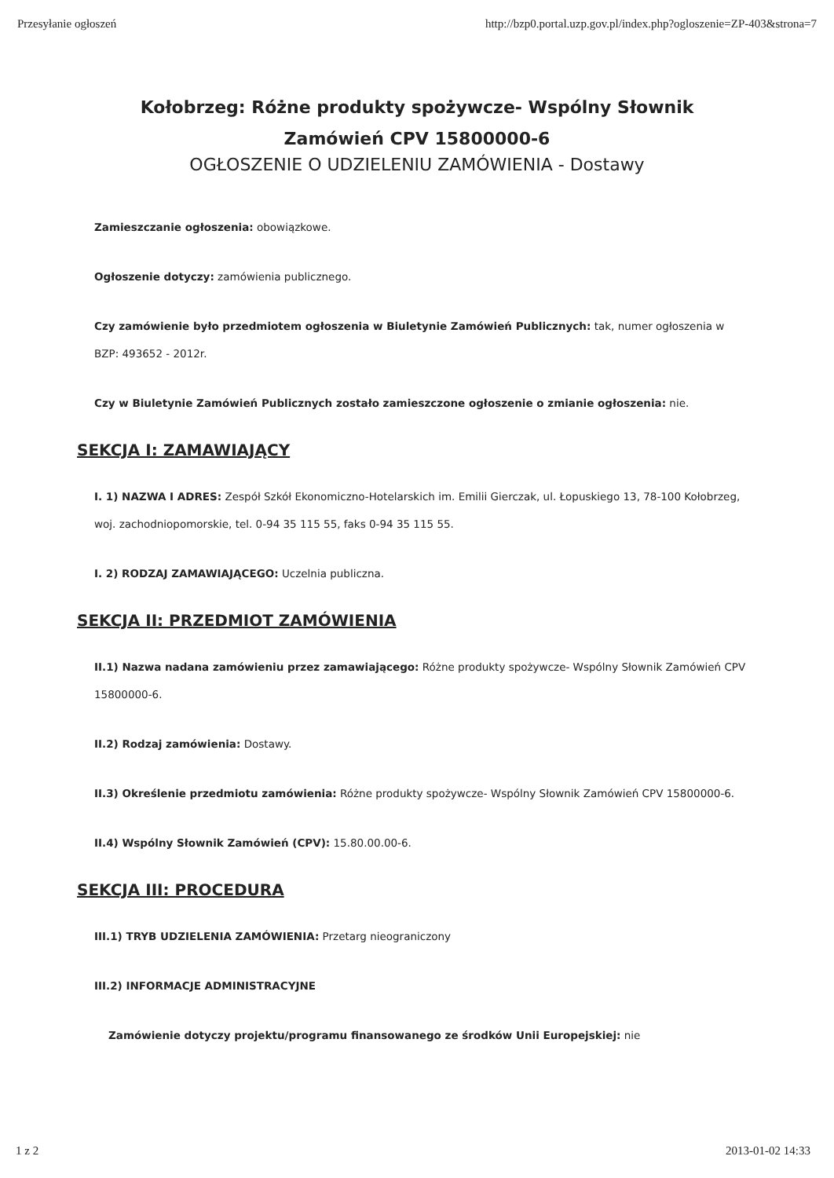Przesyłanie ogłoszeń http://bzp0.portal.uzp.gov.pl/index.php?ogloszenie=ZP-403&strona=7
Kołobrzeg: Różne produkty spożywcze- Wspólny Słownik
Zamówień CPV 15800000-6
OGŁOSZENIE O UDZIELENIU ZAMÓWIENIA - Dostawy
Zamieszczanie ogłoszenia: obowiązkowe.
Ogłoszenie dotyczy: zamówienia publicznego.
Czy zamówienie było przedmiotem ogłoszenia w Biuletynie Zamówień Publicznych: tak, numer ogłoszenia w BZP: 493652 - 2012r.
Czy w Biuletynie Zamówień Publicznych zostało zamieszczone ogłoszenie o zmianie ogłoszenia: nie.
SEKCJA I: ZAMAWIAJĄCY
I. 1) NAZWA I ADRES: Zespół Szkół Ekonomiczno-Hotelarskich im. Emilii Gierczak, ul. Łopuskiego 13, 78-100 Kołobrzeg, woj. zachodniopomorskie, tel. 0-94 35 115 55, faks 0-94 35 115 55.
I. 2) RODZAJ ZAMAWIAJĄCEGO: Uczelnia publiczna.
SEKCJA II: PRZEDMIOT ZAMÓWIENIA
II.1) Nazwa nadana zamówieniu przez zamawiającego: Różne produkty spożywcze- Wspólny Słownik Zamówień CPV 15800000-6.
II.2) Rodzaj zamówienia: Dostawy.
II.3) Określenie przedmiotu zamówienia: Różne produkty spożywcze- Wspólny Słownik Zamówień CPV 15800000-6.
II.4) Wspólny Słownik Zamówień (CPV): 15.80.00.00-6.
SEKCJA III: PROCEDURA
III.1) TRYB UDZIELENIA ZAMÓWIENIA: Przetarg nieograniczony
III.2) INFORMACJE ADMINISTRACYJNE
Zamówienie dotyczy projektu/programu finansowanego ze środków Unii Europejskiej: nie
1 z 2 2013-01-02 14:33